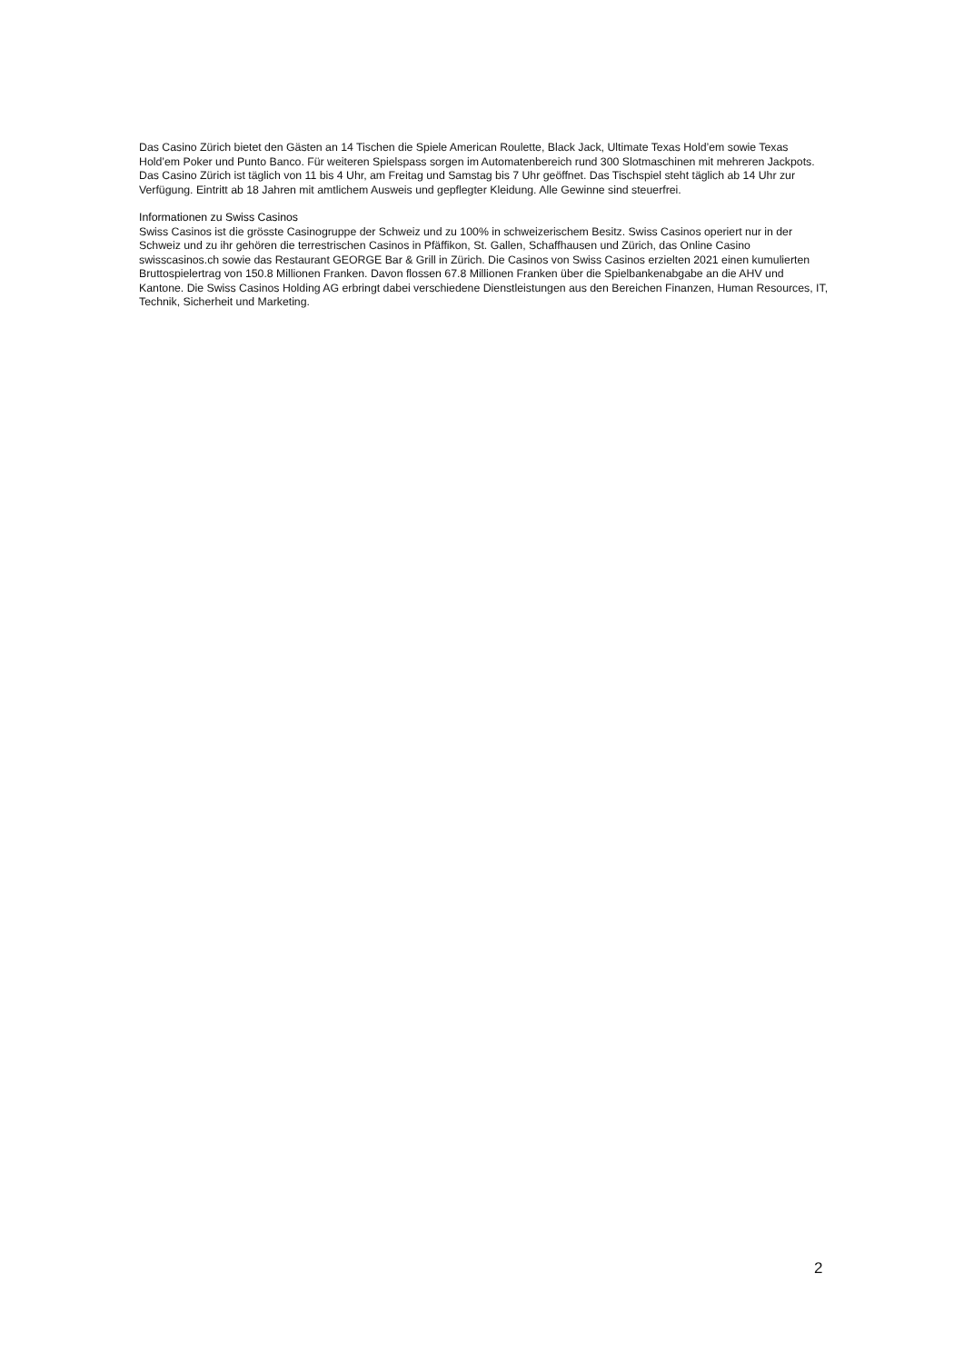Das Casino Zürich bietet den Gästen an 14 Tischen die Spiele American Roulette, Black Jack, Ultimate Texas Hold’em sowie Texas Hold’em Poker und Punto Banco. Für weiteren Spielspass sorgen im Automatenbereich rund 300 Slotmaschinen mit mehreren Jackpots. Das Casino Zürich ist täglich von 11 bis 4 Uhr, am Freitag und Samstag bis 7 Uhr geöffnet. Das Tischspiel steht täglich ab 14 Uhr zur Verfügung. Eintritt ab 18 Jahren mit amtlichem Ausweis und gepflegter Kleidung. Alle Gewinne sind steuerfrei.
Informationen zu Swiss Casinos
Swiss Casinos ist die grösste Casinogruppe der Schweiz und zu 100% in schweizerischem Besitz. Swiss Casinos operiert nur in der Schweiz und zu ihr gehören die terrestrischen Casinos in Pfäffikon, St. Gallen, Schaffhausen und Zürich, das Online Casino swisscasinos.ch sowie das Restaurant GEORGE Bar & Grill in Zürich. Die Casinos von Swiss Casinos erzielten 2021 einen kumulierten Bruttospielertrag von 150.8 Millionen Franken. Davon flossen 67.8 Millionen Franken über die Spielbankenabgabe an die AHV und Kantone. Die Swiss Casinos Holding AG erbringt dabei verschiedene Dienstleistungen aus den Bereichen Finanzen, Human Resources, IT, Technik, Sicherheit und Marketing.
2